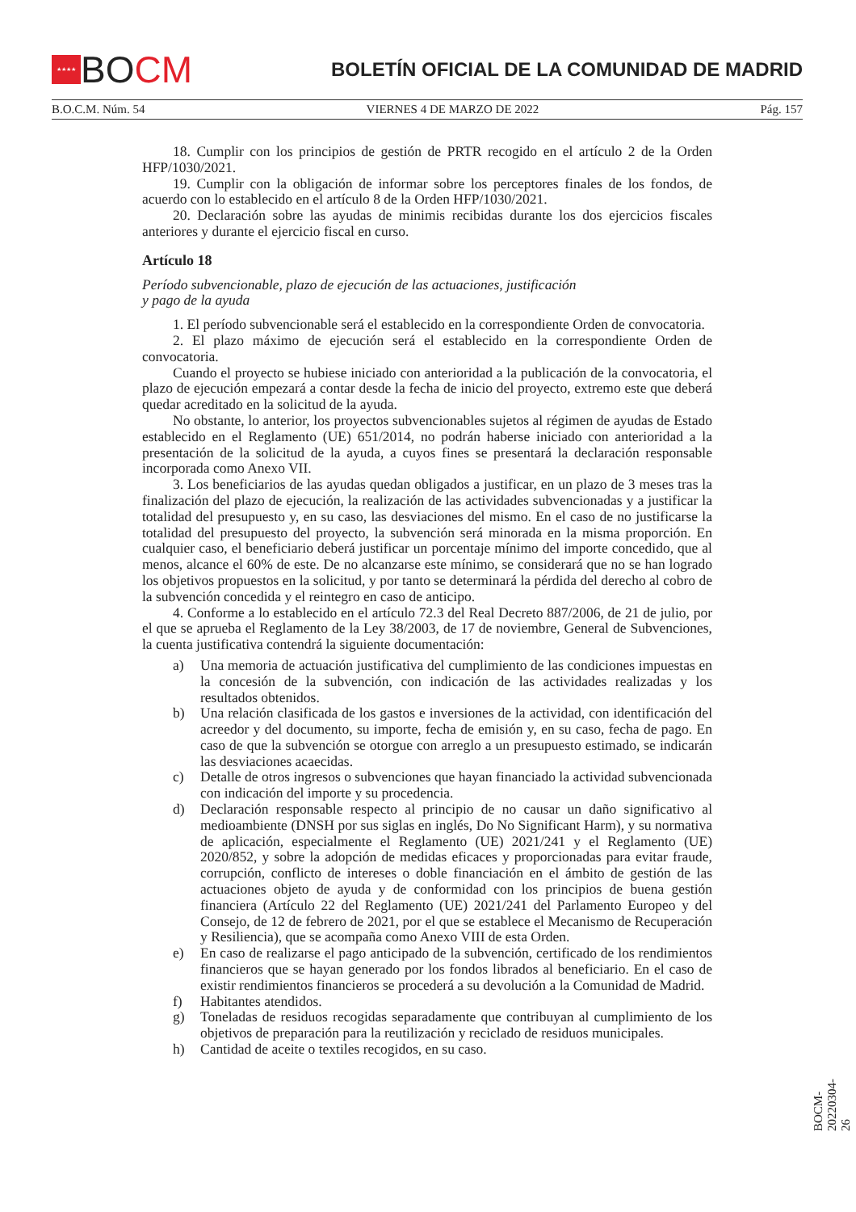★★★★
BOCM
BOLETÍN OFICIAL DE LA COMUNIDAD DE MADRID
B.O.C.M. Núm. 54 VIERNES 4 DE MARZO DE 2022 Pág. 157
18. Cumplir con los principios de gestión de PRTR recogido en el artículo 2 de la Orden HFP/1030/2021.
19. Cumplir con la obligación de informar sobre los perceptores finales de los fondos, de acuerdo con lo establecido en el artículo 8 de la Orden HFP/1030/2021.
20. Declaración sobre las ayudas de minimis recibidas durante los dos ejercicios fiscales anteriores y durante el ejercicio fiscal en curso.
Artículo 18
Período subvencionable, plazo de ejecución de las actuaciones, justificación
y pago de la ayuda
1. El período subvencionable será el establecido en la correspondiente Orden de convocatoria.
2. El plazo máximo de ejecución será el establecido en la correspondiente Orden de convocatoria.
Cuando el proyecto se hubiese iniciado con anterioridad a la publicación de la convocatoria, el plazo de ejecución empezará a contar desde la fecha de inicio del proyecto, extremo este que deberá quedar acreditado en la solicitud de la ayuda.
No obstante, lo anterior, los proyectos subvencionables sujetos al régimen de ayudas de Estado establecido en el Reglamento (UE) 651/2014, no podrán haberse iniciado con anterioridad a la presentación de la solicitud de la ayuda, a cuyos fines se presentará la declaración responsable incorporada como Anexo VII.
3. Los beneficiarios de las ayudas quedan obligados a justificar, en un plazo de 3 meses tras la finalización del plazo de ejecución, la realización de las actividades subvencionadas y a justificar la totalidad del presupuesto y, en su caso, las desviaciones del mismo. En el caso de no justificarse la totalidad del presupuesto del proyecto, la subvención será minorada en la misma proporción. En cualquier caso, el beneficiario deberá justificar un porcentaje mínimo del importe concedido, que al menos, alcance el 60% de este. De no alcanzarse este mínimo, se considerará que no se han logrado los objetivos propuestos en la solicitud, y por tanto se determinará la pérdida del derecho al cobro de la subvención concedida y el reintegro en caso de anticipo.
4. Conforme a lo establecido en el artículo 72.3 del Real Decreto 887/2006, de 21 de julio, por el que se aprueba el Reglamento de la Ley 38/2003, de 17 de noviembre, General de Subvenciones, la cuenta justificativa contendrá la siguiente documentación:
a) Una memoria de actuación justificativa del cumplimiento de las condiciones impuestas en la concesión de la subvención, con indicación de las actividades realizadas y los resultados obtenidos.
b) Una relación clasificada de los gastos e inversiones de la actividad, con identificación del acreedor y del documento, su importe, fecha de emisión y, en su caso, fecha de pago. En caso de que la subvención se otorgue con arreglo a un presupuesto estimado, se indicarán las desviaciones acaecidas.
c) Detalle de otros ingresos o subvenciones que hayan financiado la actividad subvencionada con indicación del importe y su procedencia.
d) Declaración responsable respecto al principio de no causar un daño significativo al medioambiente (DNSH por sus siglas en inglés, Do No Significant Harm), y su normativa de aplicación, especialmente el Reglamento (UE) 2021/241 y el Reglamento (UE) 2020/852, y sobre la adopción de medidas eficaces y proporcionadas para evitar fraude, corrupción, conflicto de intereses o doble financiación en el ámbito de gestión de las actuaciones objeto de ayuda y de conformidad con los principios de buena gestión financiera (Artículo 22 del Reglamento (UE) 2021/241 del Parlamento Europeo y del Consejo, de 12 de febrero de 2021, por el que se establece el Mecanismo de Recuperación y Resiliencia), que se acompaña como Anexo VIII de esta Orden.
e) En caso de realizarse el pago anticipado de la subvención, certificado de los rendimientos financieros que se hayan generado por los fondos librados al beneficiario. En el caso de existir rendimientos financieros se procederá a su devolución a la Comunidad de Madrid.
f) Habitantes atendidos.
g) Toneladas de residuos recogidas separadamente que contribuyan al cumplimiento de los objetivos de preparación para la reutilización y reciclado de residuos municipales.
h) Cantidad de aceite o textiles recogidos, en su caso.
BOCM-20220304-26